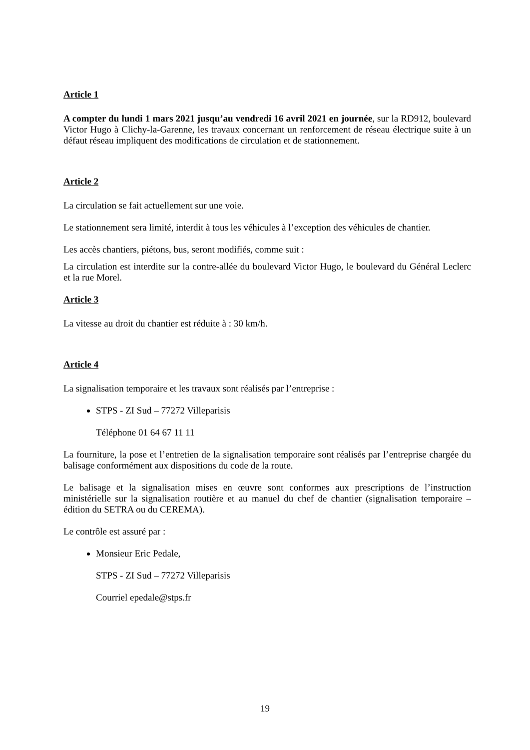Article 1
A compter du lundi 1 mars 2021 jusqu’au vendredi 16 avril 2021 en journée, sur la RD912, boulevard Victor Hugo à Clichy-la-Garenne, les travaux concernant un renforcement de réseau électrique suite à un défaut réseau impliquent des modifications de circulation et de stationnement.
Article 2
La circulation se fait actuellement sur une voie.
Le stationnement sera limité, interdit à tous les véhicules à l’exception des véhicules de chantier.
Les accès chantiers, piétons, bus, seront modifiés, comme suit :
La circulation est interdite sur la contre-allée du boulevard Victor Hugo, le boulevard du Général Leclerc et la rue Morel.
Article 3
La vitesse au droit du chantier est réduite à : 30 km/h.
Article 4
La signalisation temporaire et les travaux sont réalisés par l’entreprise :
STPS - ZI Sud – 77272 Villeparisis
Téléphone 01 64 67 11 11
La fourniture, la pose et l’entretien de la signalisation temporaire sont réalisés par l’entreprise chargée du balisage conformément aux dispositions du code de la route.
Le balisage et la signalisation mises en œuvre sont conformes aux prescriptions de l’instruction ministérielle sur la signalisation routière et au manuel du chef de chantier (signalisation temporaire – édition du SETRA ou du CEREMA).
Le contrôle est assuré par :
Monsieur Eric Pedale,
STPS - ZI Sud – 77272 Villeparisis
Courriel epedale@stps.fr
19